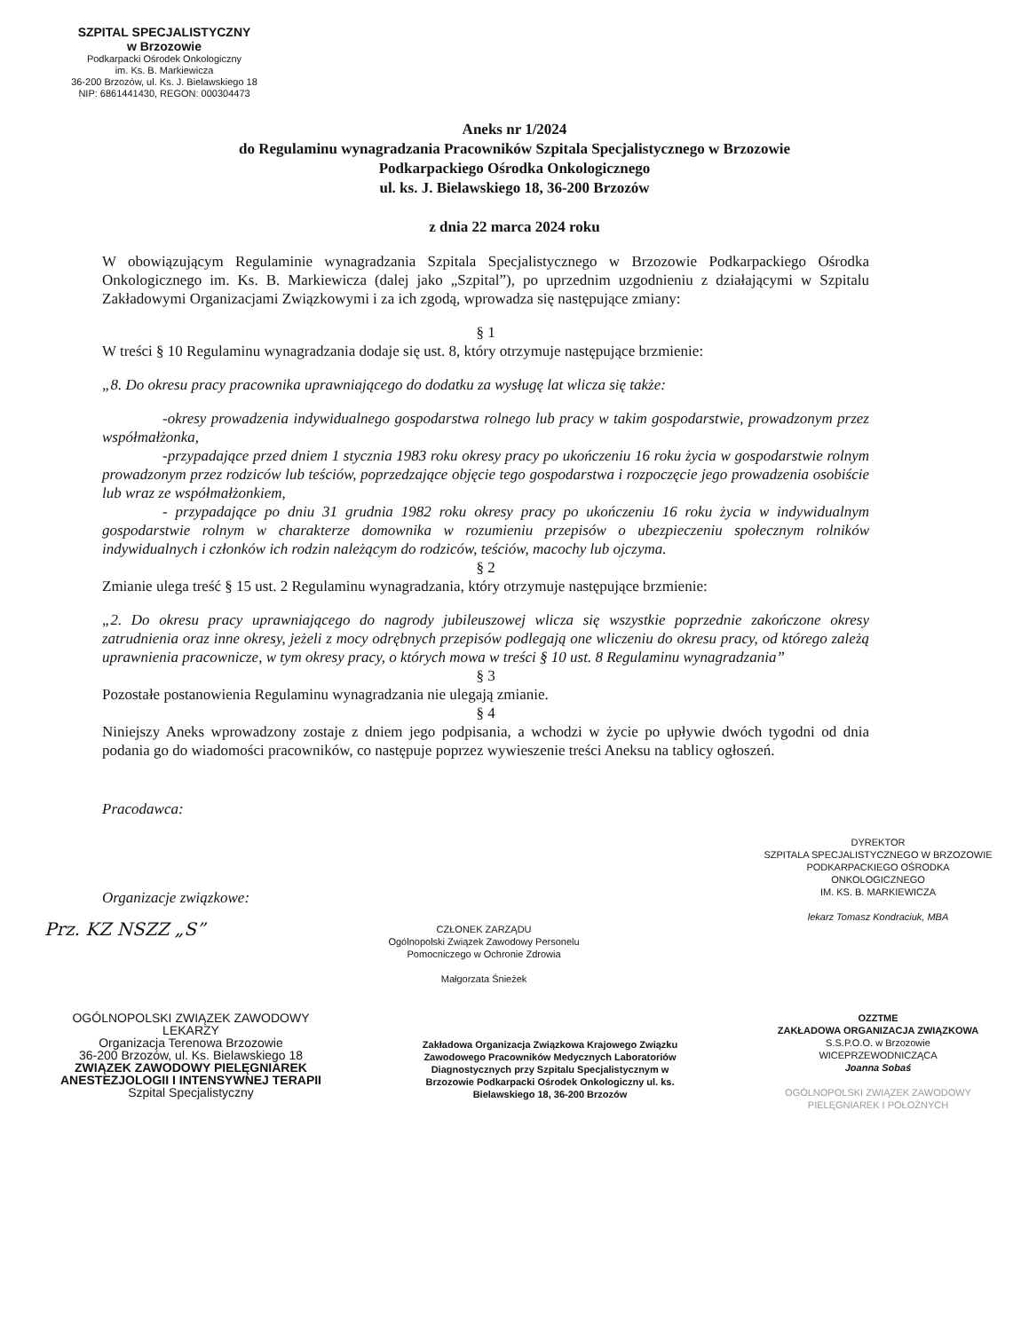SZPITAL SPECJALISTYCZNY
w Brzozowie
Podkarpacki Ośrodek Onkologiczny
im. Ks. B. Markiewicza
36-200 Brzozów, ul. Ks. J. Bielawskiego 18
NIP: 6861441430, REGON: 000304473
Aneks nr 1/2024
do Regulaminu wynagradzania Pracowników Szpitala Specjalistycznego w Brzozowie
Podkarpackiego Ośrodka Onkologicznego
ul. ks. J. Bielawskiego 18, 36-200 Brzozów
z dnia 22 marca 2024 roku
W obowiązującym Regulaminie wynagradzania Szpitala Specjalistycznego w Brzozowie Podkarpackiego Ośrodka Onkologicznego im. Ks. B. Markiewicza (dalej jako „Szpital”), po uprzednim uzgodnieniu z działającymi w Szpitalu Zakładowymi Organizacjami Związkowymi i za ich zgodą, wprowadza się następujące zmiany:
§ 1
W treści § 10 Regulaminu wynagradzania dodaje się ust. 8, który otrzymuje następujące brzmienie:
„8. Do okresu pracy pracownika uprawniającego do dodatku za wysługę lat wlicza się także:
-okresy prowadzenia indywidualnego gospodarstwa rolnego lub pracy w takim gospodarstwie, prowadzonym przez współmałżonka,
-przypadające przed dniem 1 stycznia 1983 roku okresy pracy po ukończeniu 16 roku życia w gospodarstwie rolnym prowadzonym przez rodziców lub teściów, poprzedzające objęcie tego gospodarstwa i rozpoczęcie jego prowadzenia osobiście lub wraz ze współmałżonkiem,
- przypadające po dniu 31 grudnia 1982 roku okresy pracy po ukończeniu 16 roku życia w indywidualnym gospodarstwie rolnym w charakterze domownika w rozumieniu przepisów o ubezpieczeniu społecznym rolników indywidualnych i członków ich rodzin należącym do rodziców, teściów, macochy lub ojczyma.
§ 2
Zmianie ulega treść § 15 ust. 2 Regulaminu wynagradzania, który otrzymuje następujące brzmienie:
„2. Do okresu pracy uprawniającego do nagrody jubileuszowej wlicza się wszystkie poprzednie zakończone okresy zatrudnienia oraz inne okresy, jeżeli z mocy odrębnych przepisów podlegają one wliczeniu do okresu pracy, od którego zależą uprawnienia pracownicze, w tym okresy pracy, o których mowa w treści § 10 ust. 8 Regulaminu wynagradzania”
§ 3
Pozostałe postanowienia Regulaminu wynagradzania nie ulegają zmianie.
§ 4
Niniejszy Aneks wprowadzony zostaje z dniem jego podpisania, a wchodzi w życie po upływie dwóch tygodni od dnia podania go do wiadomości pracowników, co następuje poprzez wywieszenie treści Aneksu na tablicy ogłoszeń.
Pracodawca:
Organizacje związkowe:
DYREKTOR
SZPITALA SPECJALISTYCZNEGO W BRZOZOWIE
PODKARPACKIEGO OŚRODKA ONKOLOGICZNEGO
IM. KS. B. MARKIEWICZA
lekarz Tomasz Kondraciuk, MBA
Prz. KZ NSZZ „S”
CZŁONEK ZARZĄDU
Ogólnopolski Związek Zawodowy Personelu Pomocniczego w Ochronie Zdrowia
Małgorzata Śnieżek
OGÓLNOPOLSKI ZWIĄZEK ZAWODOWY LEKARZY
Organizacja Terenowa Brzozowie
36-200 Brzozów, ul. Ks. Bielawskiego 18
ZWIĄZEK ZAWODOWY PIELĘGNIAREK ANESTEZJOLOGII I INTENSYWNEJ TERAPII
Szpital Specjalistyczny
Zakładowa Organizacja Związkowa Krajowego Związku Zawodowego Pracowników Medycznych Laboratoriów Diagnostycznych przy Szpitalu Specjalistycznym w Brzozowie Podkarpacki Ośrodek Onkologiczny ul. ks. Bielawskiego 18, 36-200 Brzozów
OZZTME
ZAKŁADOWA ORGANIZACJA ZWIĄZKOWA
S.S.P.O.O. w Brzozowie
WICEPRZEWODNICZĄCA
Joanna Sobaś
OGÓLNOPOLSKI ZWIĄZEK ZAWODOWY PIELĘGNIAREK I POŁOŻNYCH